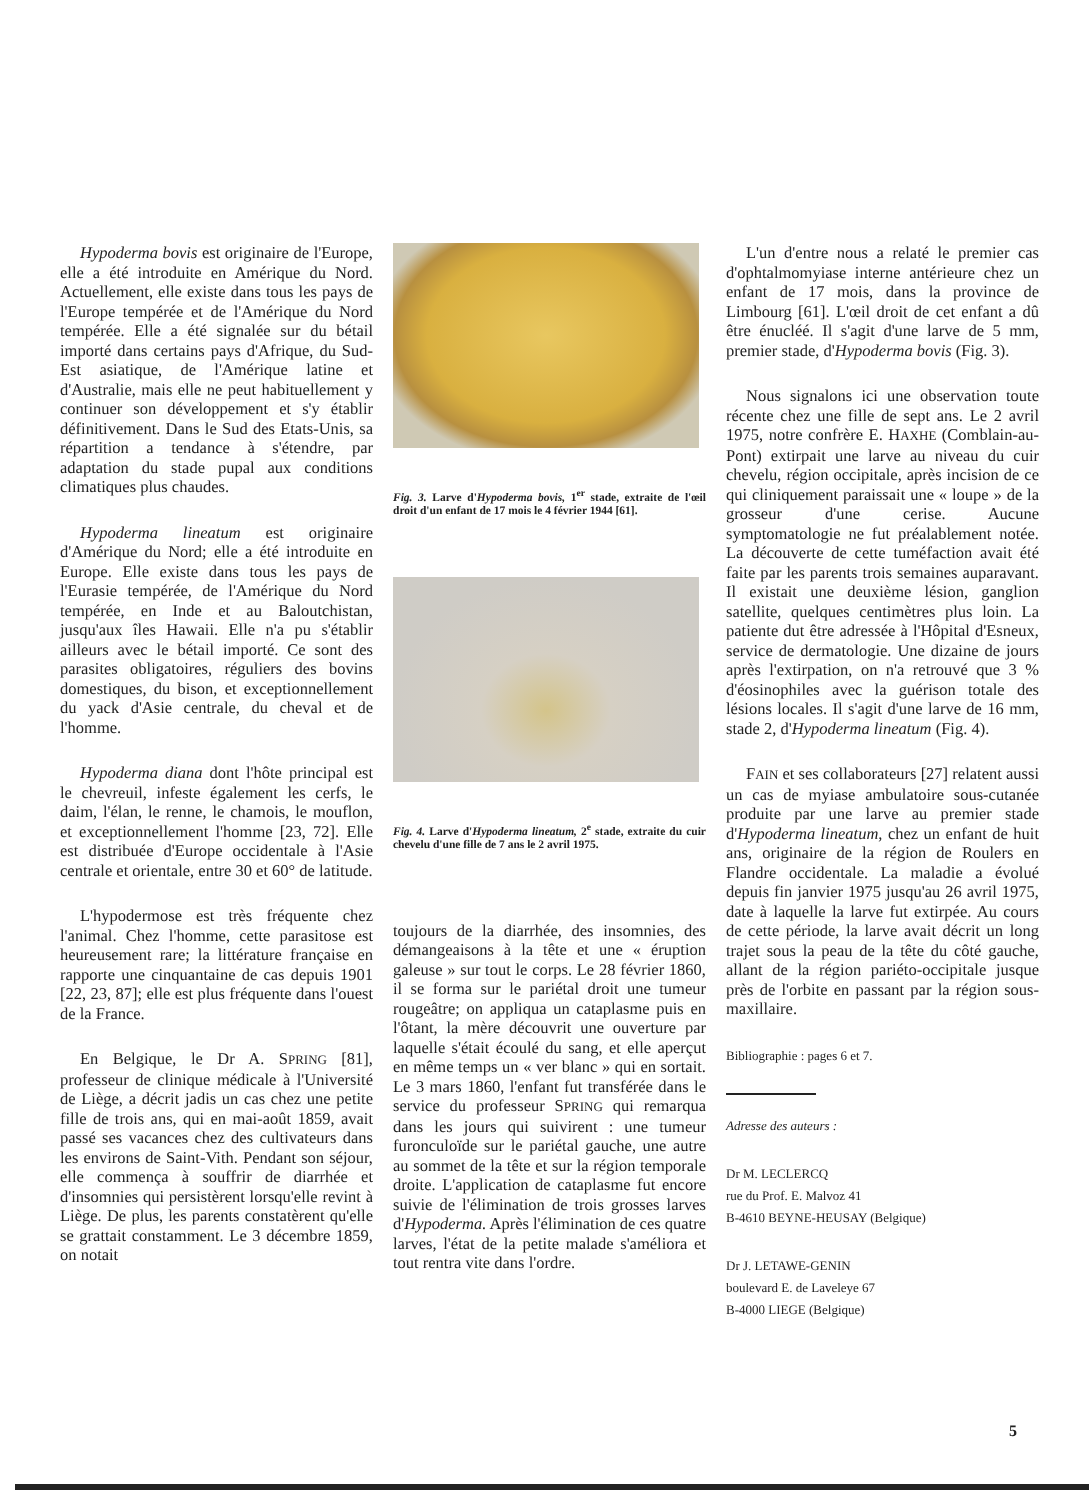Hypoderma bovis est originaire de l'Europe, elle a été introduite en Amérique du Nord. Actuellement, elle existe dans tous les pays de l'Europe tempérée et de l'Amérique du Nord tempérée. Elle a été signalée sur du bétail importé dans certains pays d'Afrique, du Sud-Est asiatique, de l'Amérique latine et d'Australie, mais elle ne peut habituellement y continuer son développement et s'y établir définitivement. Dans le Sud des Etats-Unis, sa répartition a tendance à s'étendre, par adaptation du stade pupal aux conditions climatiques plus chaudes.
Hypoderma lineatum est originaire d'Amérique du Nord; elle a été introduite en Europe. Elle existe dans tous les pays de l'Eurasie tempérée, de l'Amérique du Nord tempérée, en Inde et au Baloutchistan, jusqu'aux îles Hawaii. Elle n'a pu s'établir ailleurs avec le bétail importé. Ce sont des parasites obligatoires, réguliers des bovins domestiques, du bison, et exceptionnellement du yack d'Asie centrale, du cheval et de l'homme.
Hypoderma diana dont l'hôte principal est le chevreuil, infeste également les cerfs, le daim, l'élan, le renne, le chamois, le mouflon, et exceptionnellement l'homme [23, 72]. Elle est distribuée d'Europe occidentale à l'Asie centrale et orientale, entre 30 et 60° de latitude.
L'hypodermose est très fréquente chez l'animal. Chez l'homme, cette parasitose est heureusement rare; la littérature française en rapporte une cinquantaine de cas depuis 1901 [22, 23, 87]; elle est plus fréquente dans l'ouest de la France.
En Belgique, le Dr A. SPRING [81], professeur de clinique médicale à l'Université de Liège, a décrit jadis un cas chez une petite fille de trois ans, qui en mai-août 1859, avait passé ses vacances chez des cultivateurs dans les environs de Saint-Vith. Pendant son séjour, elle commença à souffrir de diarrhée et d'insomnies qui persistèrent lorsqu'elle revint à Liège. De plus, les parents constatèrent qu'elle se grattait constamment. Le 3 décembre 1859, on notait
Fig. 3. Larve d'Hypoderma bovis, 1<sup>er</sup> stade, extraite de l'œil droit d'un enfant de 17 mois le 4 février 1944 [61].
Fig. 4. Larve d'Hypoderma lineatum, 2<sup>e</sup> stade, extraite du cuir chevelu d'une fille de 7 ans le 2 avril 1975.
toujours de la diarrhée, des insomnies, des démangeaisons à la tête et une « éruption galeuse » sur tout le corps. Le 28 février 1860, il se forma sur le pariétal droit une tumeur rougeâtre; on appliqua un cataplasme puis en l'ôtant, la mère découvrit une ouverture par laquelle s'était écoulé du sang, et elle aperçut en même temps un « ver blanc » qui en sortait. Le 3 mars 1860, l'enfant fut transférée dans le service du professeur SPRING qui remarqua dans les jours qui suivirent : une tumeur furonculoïde sur le pariétal gauche, une autre au sommet de la tête et sur la région temporale droite. L'application de cataplasme fut encore suivie de l'élimination de trois grosses larves d'Hypoderma. Après l'élimination de ces quatre larves, l'état de la petite malade s'améliora et tout rentra vite dans l'ordre.
L'un d'entre nous a relaté le premier cas d'ophtalmomyiase interne antérieure chez un enfant de 17 mois, dans la province de Limbourg [61]. L'œil droit de cet enfant a dû être énucléé. Il s'agit d'une larve de 5 mm, premier stade, d'Hypoderma bovis (Fig. 3).
Nous signalons ici une observation toute récente chez une fille de sept ans. Le 2 avril 1975, notre confrère E. HAXHE (Comblain-au-Pont) extirpait une larve au niveau du cuir chevelu, région occipitale, après incision de ce qui cliniquement paraissait une « loupe » de la grosseur d'une cerise. Aucune symptomatologie ne fut préalablement notée. La découverte de cette tuméfaction avait été faite par les parents trois semaines auparavant. Il existait une deuxième lésion, ganglion satellite, quelques centimètres plus loin. La patiente dut être adressée à l'Hôpital d'Esneux, service de dermatologie. Une dizaine de jours après l'extirpation, on n'a retrouvé que 3 % d'éosinophiles avec la guérison totale des lésions locales. Il s'agit d'une larve de 16 mm, stade 2, d'Hypoderma lineatum (Fig. 4).
FAIN et ses collaborateurs [27] relatent aussi un cas de myiase ambulatoire sous-cutanée produite par une larve au premier stade d'Hypoderma lineatum, chez un enfant de huit ans, originaire de la région de Roulers en Flandre occidentale. La maladie a évolué depuis fin janvier 1975 jusqu'au 26 avril 1975, date à laquelle la larve fut extirpée. Au cours de cette période, la larve avait décrit un long trajet sous la peau de la tête du côté gauche, allant de la région pariéto-occipitale jusque près de l'orbite en passant par la région sous-maxillaire.
Bibliographie : pages 6 et 7.
Adresse des auteurs :
Dr M. LECLERCQ
rue du Prof. E. Malvoz 41
B-4610 BEYNE-HEUSAY (Belgique)
Dr J. LETAWE-GENIN
boulevard E. de Laveleye 67
B-4000 LIEGE (Belgique)
5